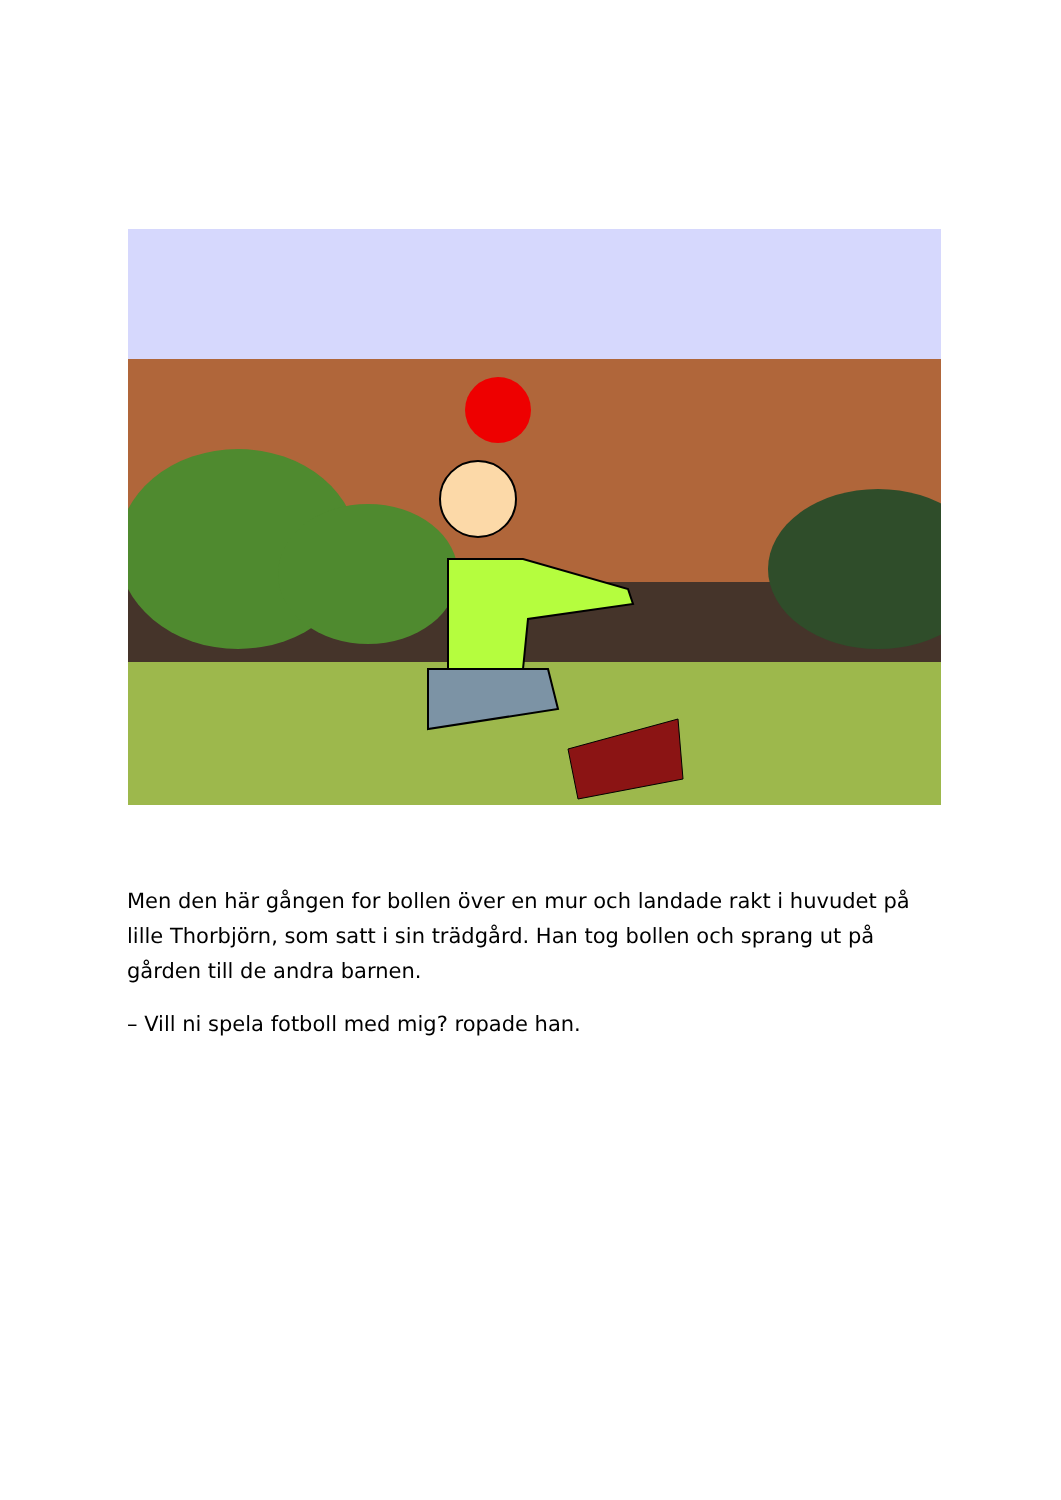Men den här gången for bollen över en mur och landade rakt i huvudet på lille Thorbjörn, som satt i sin trädgård. Han tog bollen och sprang ut på gården till de andra barnen.
– Vill ni spela fotboll med mig? ropade han.